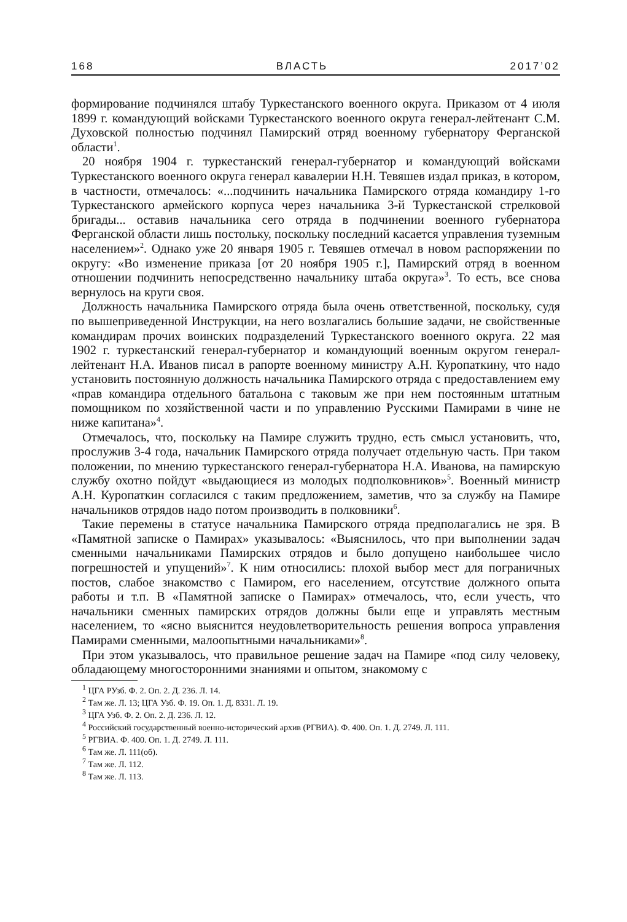168 ВЛАСТЬ 2017’02
формирование подчинялся штабу Туркестанского военного округа. Приказом от 4 июля 1899 г. командующий войсками Туркестанского военного округа генерал-лейтенант С.М. Духовской полностью подчинял Памирский отряд военному губернатору Ферганской области<sup>1</sup>.
20 ноября 1904 г. туркестанский генерал-губернатор и командующий войсками Туркестанского военного округа генерал кавалерии Н.Н. Тевяшев издал приказ, в котором, в частности, отмечалось: «...подчинить начальника Памирского отряда командиру 1-го Туркестанского армейского корпуса через начальника 3-й Туркестанской стрелковой бригады... оставив начальника сего отряда в подчинении военного губернатора Ферганской области лишь постольку, поскольку последний касается управления туземным населением»<sup>2</sup>. Однако уже 20 января 1905 г. Тевяшев отмечал в новом распоряжении по округу: «Во изменение приказа [от 20 ноября 1905 г.], Памирский отряд в военном отношении подчинить непосредственно начальнику штаба округа»<sup>3</sup>. То есть, все снова вернулось на круги своя.
Должность начальника Памирского отряда была очень ответственной, поскольку, судя по вышеприведенной Инструкции, на него возлагались большие задачи, не свойственные командирам прочих воинских подразделений Туркестанского военного округа. 22 мая 1902 г. туркестанский генерал-губернатор и командующий военным округом генерал-лейтенант Н.А. Иванов писал в рапорте военному министру А.Н. Куропаткину, что надо установить постоянную должность начальника Памирского отряда с предоставлением ему «прав командира отдельного батальона с таковым же при нем постоянным штатным помощником по хозяйственной части и по управлению Русскими Памирами в чине не ниже капитана»<sup>4</sup>.
Отмечалось, что, поскольку на Памире служить трудно, есть смысл установить, что, прослужив 3-4 года, начальник Памирского отряда получает отдельную часть. При таком положении, по мнению туркестанского генерал-губернатора Н.А. Иванова, на памирскую службу охотно пойдут «выдающиеся из молодых подполковников»<sup>5</sup>. Военный министр А.Н. Куропаткин согласился с таким предложением, заметив, что за службу на Памире начальников отрядов надо потом производить в полковники<sup>6</sup>.
Такие перемены в статусе начальника Памирского отряда предполагались не зря. В «Памятной записке о Памирах» указывалось: «Выяснилось, что при выполнении задач сменными начальниками Памирских отрядов и было допущено наибольшее число погрешностей и упущений»<sup>7</sup>. К ним относились: плохой выбор мест для пограничных постов, слабое знакомство с Памиром, его населением, отсутствие должного опыта работы и т.п. В «Памятной записке о Памирах» отмечалось, что, если учесть, что начальники сменных памирских отрядов должны были еще и управлять местным населением, то «ясно выяснится неудовлетворительность решения вопроса управления Памирами сменными, малоопытными начальниками»<sup>8</sup>.
При этом указывалось, что правильное решение задач на Памире «под силу человеку, обладающему многосторонними знаниями и опытом, знакомому с
<sup>1</sup> ЦГА РУзб. Ф. 2. Оп. 2. Д. 236. Л. 14.
<sup>2</sup> Там же. Л. 13; ЦГА Узб. Ф. 19. Оп. 1. Д. 8331. Л. 19.
<sup>3</sup> ЦГА Узб. Ф. 2. Оп. 2. Д. 236. Л. 12.
<sup>4</sup> Российский государственный военно-исторический архив (РГВИА). Ф. 400. Оп. 1. Д. 2749. Л. 111.
<sup>5</sup> РГВИА. Ф. 400. Оп. 1. Д. 2749. Л. 111.
<sup>6</sup> Там же. Л. 111(об).
<sup>7</sup> Там же. Л. 112.
<sup>8</sup> Там же. Л. 113.